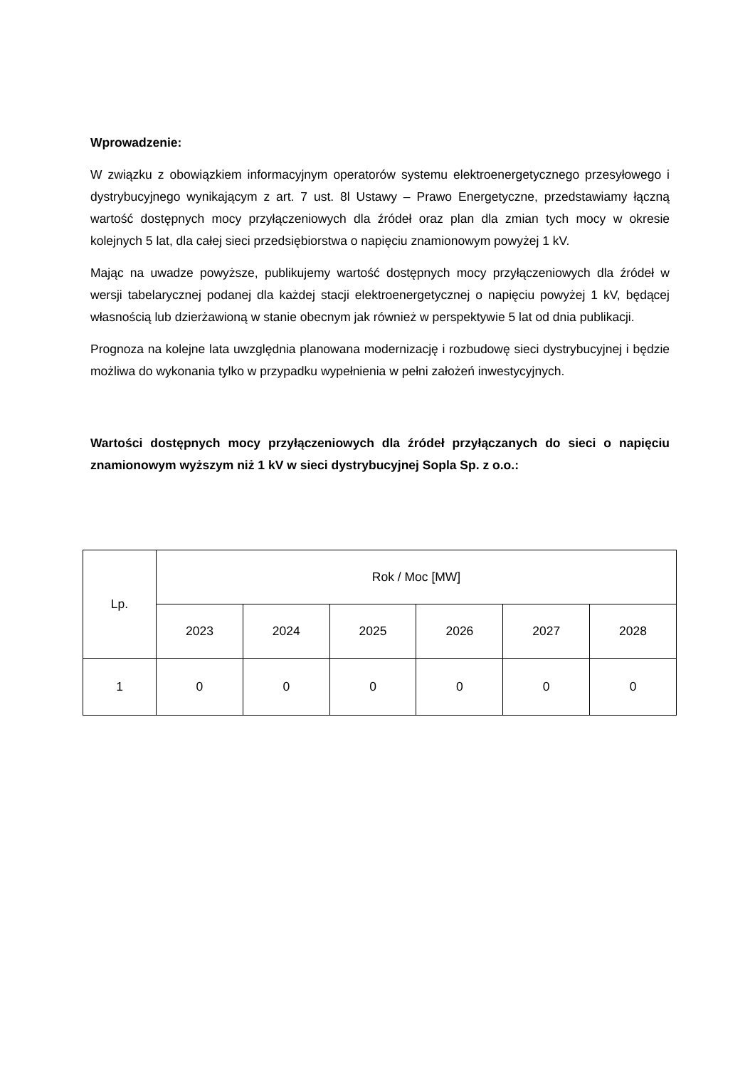Wprowadzenie:
W związku z obowiązkiem informacyjnym operatorów systemu elektroenergetycznego przesyłowego i dystrybucyjnego wynikającym z art. 7 ust. 8l Ustawy – Prawo Energetyczne, przedstawiamy łączną wartość dostępnych mocy przyłączeniowych dla źródeł oraz plan dla zmian tych mocy w okresie kolejnych 5 lat, dla całej sieci przedsiębiorstwa o napięciu znamionowym powyżej 1 kV.
Mając na uwadze powyższe, publikujemy wartość dostępnych mocy przyłączeniowych dla źródeł w wersji tabelarycznej podanej dla każdej stacji elektroenergetycznej o napięciu powyżej 1 kV, będącej własnością lub dzierżawioną w stanie obecnym jak również w perspektywie 5 lat od dnia publikacji.
Prognoza na kolejne lata uwzględnia planowana modernizację i rozbudowę sieci dystrybucyjnej i będzie możliwa do wykonania tylko w przypadku wypełnienia w pełni założeń inwestycyjnych.
Wartości dostępnych mocy przyłączeniowych dla źródeł przyłączanych do sieci o napięciu znamionowym wyższym niż 1 kV w sieci dystrybucyjnej Sopla Sp. z o.o.:
| Lp. | Rok / Moc [MW] | | | | | |
| --- | --- | --- | --- | --- | --- | --- |
| | 2023 | 2024 | 2025 | 2026 | 2027 | 2028 |
| 1 | 0 | 0 | 0 | 0 | 0 | 0 |